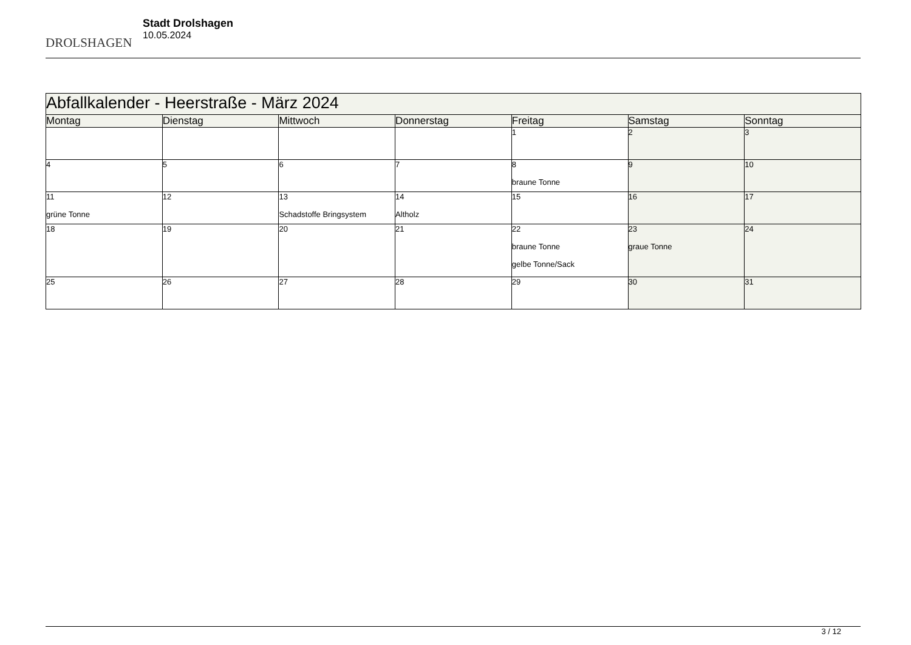DROLSHAGEN
Stadt Drolshagen
10.05.2024
| Abfallkalender - Heerstraße - März 2024 | | | | | | |
| --- | --- | --- | --- | --- | --- | --- |
| Montag | Dienstag | Mittwoch | Donnerstag | Freitag | Samstag | Sonntag |
| | | | | 1 | 2 | 3 |
| 4 | 5 | 6 | 7 | 8 braune Tonne | 9 | 10 |
| 11 grüne Tonne | 12 | 13 Schadstoffe Bringsystem | 14 Altholz | 15 | 16 | 17 |
| 18 | 19 | 20 | 21 | 22 braune Tonne gelbe Tonne/Sack | 23 graue Tonne | 24 |
| 25 | 26 | 27 | 28 | 29 | 30 | 31 |
3 / 12